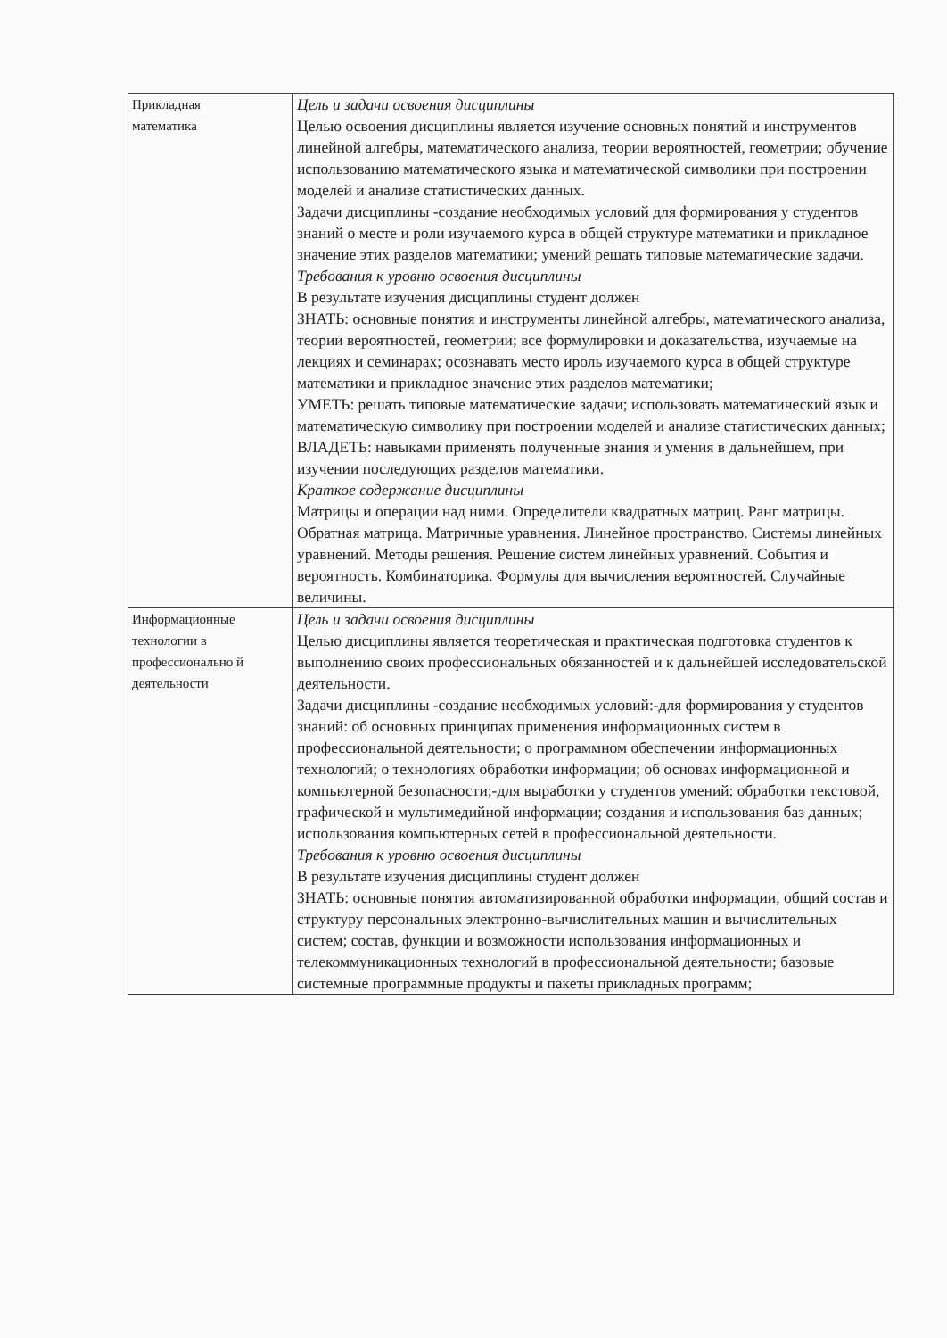| Прикладная математика | Цель и задачи освоения дисциплины Целью освоения дисциплины является изучение основных понятий и инструментов линейной алгебры, математического анализа, теории вероятностей, геометрии; обучение использованию математического языка и математической символики при построении моделей и анализе статистических данных. Задачи дисциплины -создание необходимых условий для формирования у студентов знаний о месте и роли изучаемого курса в общей структуре математики и прикладное значение этих разделов математики; умений решать типовые математические задачи. Требования к уровню освоения дисциплины В результате изучения дисциплины студент должен ЗНАТЬ: основные понятия и инструменты линейной алгебры, математического анализа, теории вероятностей, геометрии; все формулировки и доказательства, изучаемые на лекциях и семинарах; осознавать место ироль изучаемого курса в общей структуре математики и прикладное значение этих разделов математики; УМЕТЬ: решать типовые математические задачи; использовать математический язык и математическую символику при построении моделей и анализе статистических данных; ВЛАДЕТЬ: навыками применять полученные знания и умения в дальнейшем, при изучении последующих разделов математики. Краткое содержание дисциплины Матрицы и операции над ними. Определители квадратных матриц. Ранг матрицы. Обратная матрица. Матричные уравнения. Линейное пространство. Системы линейных уравнений. Методы решения. Решение систем линейных уравнений. События и вероятность. Комбинаторика. Формулы для вычисления вероятностей. Случайные величины. |
| Информационные технологии в профессионально й деятельности | Цель и задачи освоения дисциплины Целью дисциплины является теоретическая и практическая подготовка студентов к выполнению своих профессиональных обязанностей и к дальнейшей исследовательской деятельности. Задачи дисциплины -создание необходимых условий:-для формирования у студентов знаний: об основных принципах применения информационных систем в профессиональной деятельности; о программном обеспечении информационных технологий; о технологиях обработки информации; об основах информационной и компьютерной безопасности;-для выработки у студентов умений: обработки текстовой, графической и мультимедийной информации; создания и использования баз данных; использования компьютерных сетей в профессиональной деятельности. Требования к уровню освоения дисциплины В результате изучения дисциплины студент должен ЗНАТЬ: основные понятия автоматизированной обработки информации, общий состав и структуру персональных электронно-вычислительных машин и вычислительных систем; состав, функции и возможности использования информационных и телекоммуникационных технологий в профессиональной деятельности; базовые системные программные продукты и пакеты прикладных программ; |